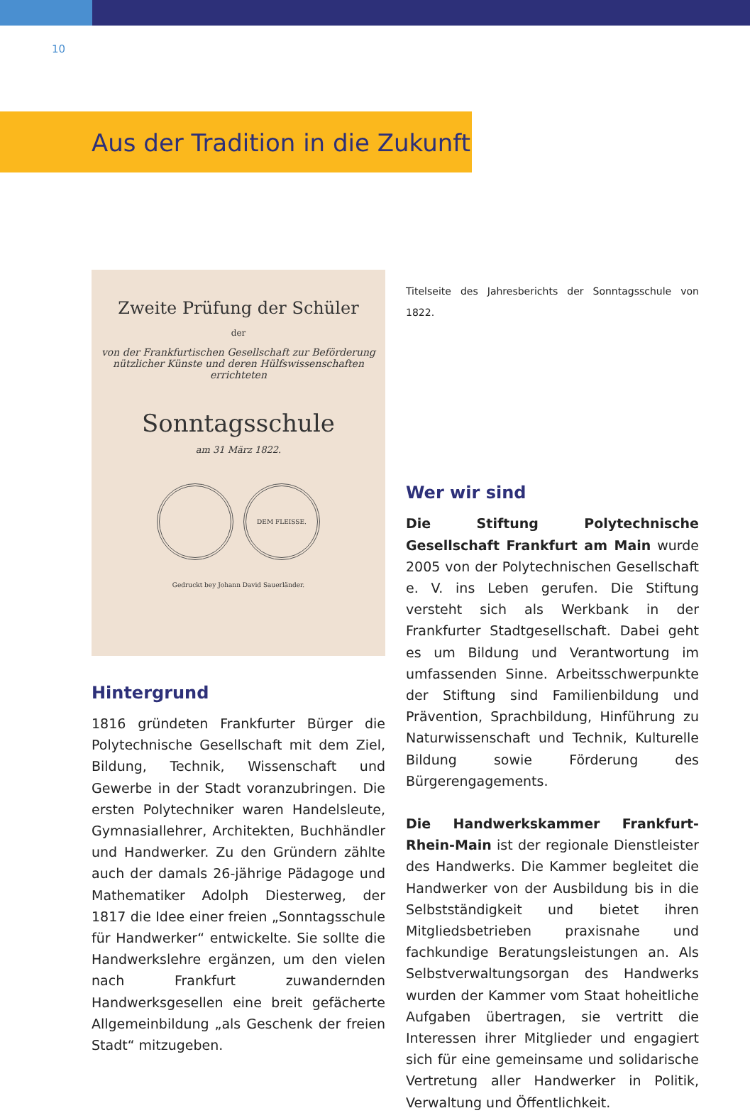10
Aus der Tradition in die Zukunft
Zweite Prüfung der Schüler
der
von der Frankfurtischen Gesellschaft zur Beförderung nützlicher Künste und deren Hülfswissenschaften errichteten
Sonntagsschule
am 31 März 1822.
DEM FLEISSE.
Gedruckt bey Johann David Sauerländer.
Hintergrund
1816 gründeten Frankfurter Bürger die Polytechnische Gesellschaft mit dem Ziel, Bildung, Technik, Wissenschaft und Gewerbe in der Stadt voranzubringen. Die ersten Polytechniker waren Handelsleute, Gymnasiallehrer, Architekten, Buchhändler und Handwerker. Zu den Gründern zählte auch der damals 26-jährige Pädagoge und Mathematiker Adolph Diesterweg, der 1817 die Idee einer freien „Sonntagsschule für Handwerker“ entwickelte. Sie sollte die Handwerkslehre ergänzen, um den vielen nach Frankfurt zuwandernden Handwerksgesellen eine breit gefächerte Allgemeinbildung „als Geschenk der freien Stadt“ mitzugeben.
Titelseite des Jahresberichts der Sonntagsschule von 1822.
Wer wir sind
Die Stiftung Polytechnische Gesellschaft Frankfurt am Main wurde 2005 von der Polytechnischen Gesellschaft e. V. ins Leben gerufen. Die Stiftung versteht sich als Werkbank in der Frankfurter Stadtgesellschaft. Dabei geht es um Bildung und Verantwortung im umfassenden Sinne. Arbeitsschwerpunkte der Stiftung sind Familienbildung und Prävention, Sprachbildung, Hinführung zu Naturwissenschaft und Technik, Kulturelle Bildung sowie Förderung des Bürgerengagements.
Die Handwerkskammer Frankfurt-Rhein-Main ist der regionale Dienstleister des Handwerks. Die Kammer begleitet die Handwerker von der Ausbildung bis in die Selbstständigkeit und bietet ihren Mitgliedsbetrieben praxisnahe und fachkundige Beratungsleistungen an. Als Selbstverwaltungsorgan des Handwerks wurden der Kammer vom Staat hoheitliche Aufgaben übertragen, sie vertritt die Interessen ihrer Mitglieder und engagiert sich für eine gemeinsame und solidarische Vertretung aller Handwerker in Politik, Verwaltung und Öffentlichkeit.